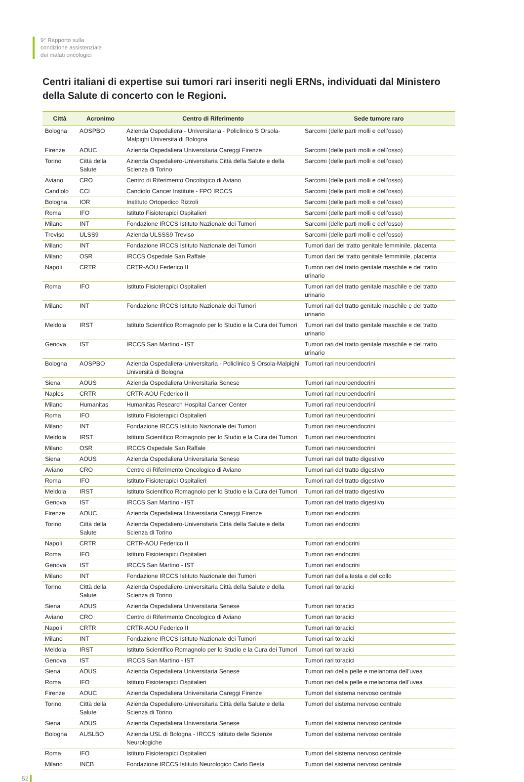9° Rapporto sulla
condizione assistenziale
dei malati oncologici
Centri italiani di expertise sui tumori rari inseriti negli ERNs, individuati dal Ministero della Salute di concerto con le Regioni.
| Città | Acronimo | Centro di Riferimento | Sede tumore raro |
| --- | --- | --- | --- |
| Bologna | AOSPBO | Azienda Ospedaliera - Universitaria - Policlinico S Orsola-Malpighi Universita di Bologna | Sarcomi (delle parti molli e dell’osso) |
| Firenze | AOUC | Azienda Ospedaliera Universitaria Careggi Firenze | Sarcomi (delle parti molli e dell’osso) |
| Torino | Città della Salute | Azienda Ospedaliero-Universitaria Città della Salute e della Scienza di Torino | Sarcomi (delle parti molli e dell’osso) |
| Aviano | CRO | Centro di Riferimento Oncologico di Aviano | Sarcomi (delle parti molli e dell’osso) |
| Candiolo | CCI | Candiolo Cancer Institute - FPO IRCCS | Sarcomi (delle parti molli e dell’osso) |
| Bologna | IOR | Instituto Ortopedico Rizzoli | Sarcomi (delle parti molli e dell’osso) |
| Roma | IFO | Istituto Fisioterapici Ospitalieri | Sarcomi (delle parti molli e dell’osso) |
| Milano | INT | Fondazione IRCCS Istituto Nazionale dei Tumori | Sarcomi (delle parti molli e dell’osso) |
| Treviso | ULSS9 | Azienda ULSSS9 Treviso | Sarcomi (delle parti molli e dell’osso) |
| Milano | INT | Fondazione IRCCS Istituto Nazionale dei Tumori | Tumori dari del tratto genitale femminile, placenta |
| Milano | OSR | IRCCS Ospedale San Raffale | Tumori dari del tratto genitale femminile, placenta |
| Napoli | CRTR | CRTR-AOU Federico II | Tumori rari del tratto genitale maschile e del tratto urinario |
| Roma | IFO | Istituto Fisioterapici Ospitalieri | Tumori rari del tratto genitale maschile e del tratto urinario |
| Milano | INT | Fondazione IRCCS Istituto Nazionale dei Tumori | Tumori rari del tratto genitale maschile e del tratto urinario |
| Meldola | IRST | Istituto Scientifico Romagnolo per lo Studio e la Cura dei Tumori | Tumori rari del tratto genitale maschile e del tratto urinario |
| Genova | IST | IRCCS San Martino - IST | Tumori rari del tratto genitale maschile e del tratto urinario |
| Bologna | AOSPBO | Azienda Ospedaliera-Universitaria - Policlinico S Orsola-Malpighi Università di Bologna | Tumori rari neuroendocrini |
| Siena | AOUS | Azienda Ospedaliera Universitaria Senese | Tumori rari neuroendocrini |
| Naples | CRTR | CRTR-AOU Federico II | Tumori rari neuroendocrini |
| Milano | Humanitas | Humanitas Research Hospital Cancer Center | Tumori rari neuroendocrini |
| Roma | IFO | Istituto Fisioterapici Ospitalieri | Tumori rari neuroendocrini |
| Milano | INT | Fondazione IRCCS Istituto Nazionale dei Tumori | Tumori rari neuroendocrini |
| Meldola | IRST | Istituto Scientifico Romagnolo per lo Studio e la Cura dei Tumori | Tumori rari neuroendocrini |
| Milano | OSR | IRCCS Ospedale San Raffale | Tumori rari neuroendocrini |
| Siena | AOUS | Azienda Ospedaliera Universitaria Senese | Tumori rari del tratto digestivo |
| Aviano | CRO | Centro di Riferimento Oncologico di Aviano | Tumori rari del tratto digestivo |
| Roma | IFO | Istituto Fisioterapici Ospitalieri | Tumori rari del tratto digestivo |
| Meldola | IRST | Istituto Scientifico Romagnolo per lo Studio e la Cura dei Tumori | Tumori rari del tratto digestivo |
| Genova | IST | IRCCS San Martino - IST | Tumori rari del tratto digestivo |
| Firenze | AOUC | Azienda Ospedaliera Universitaria Careggi Firenze | Tumori rari endocrini |
| Torino | Città della Salute | Azienda Ospedaliero-Universitaria Città della Salute e della Scienza di Torino | Tumori rari endocrini |
| Napoli | CRTR | CRTR-AOU Federico II | Tumori rari endocrini |
| Roma | IFO | Istituto Fisioterapici Ospitalieri | Tumori rari endocrini |
| Genova | IST | IRCCS San Martino - IST | Tumori rari endocrini |
| Milano | INT | Fondazione IRCCS Istituto Nazionale dei Tumori | Tumori rari della testa e del collo |
| Torino | Città della Salute | Azienda Ospedaliero-Universitaria Città della Salute e della Scienza di Torino | Tumori rari toracici |
| Siena | AOUS | Azienda Ospedaliera Universitaria Senese | Tumori rari toracici |
| Aviano | CRO | Centro di Riferimento Oncologico di Aviano | Tumori rari toracici |
| Napoli | CRTR | CRTR-AOU Federico II | Tumori rari toracici |
| Milano | INT | Fondazione IRCCS Istituto Nazionale dei Tumori | Tumori rari toracici |
| Meldola | IRST | Istituto Scientifico Romagnolo per lo Studio e la Cura dei Tumori | Tumori rari toracici |
| Genova | IST | IRCCS San Martino - IST | Tumori rari toracici |
| Siena | AOUS | Azienda Ospedaliera Universitaria Senese | Tumori rari della pelle e melanoma dell’uvea |
| Roma | IFO | Istituto Fisioterapici Ospitalieri | Tumori rari della pelle e melanoma dell’uvea |
| Firenze | AOUC | Azienda Ospedaliera Universitaria Careggi Firenze | Tumori del sistema nervoso centrale |
| Torino | Città della Salute | Azienda Ospedaliero-Universitaria Città della Salute e della Scienza di Torino | Tumori del sistema nervoso centrale |
| Siena | AOUS | Azienda Ospedaliera Universitaria Senese | Tumori del sistema nervoso centrale |
| Bologna | AUSLBO | Azienda USL di Bologna - IRCCS Istituto delle Scienze Neurologiche | Tumori del sistema nervoso centrale |
| Roma | IFO | Istituto Fisioterapici Ospitalieri | Tumori del sistema nervoso centrale |
| Milano | INCB | Fondazione IRCCS Istituto Neurologico Carlo Besta | Tumori del sistema nervoso centrale |
52